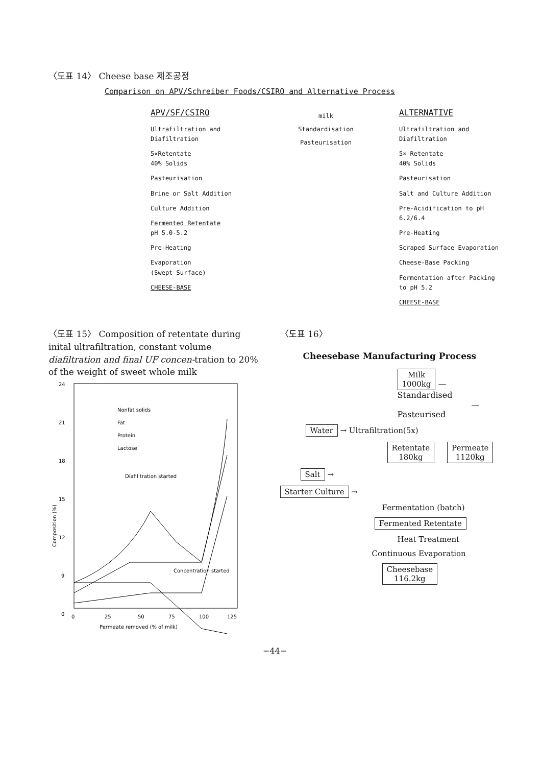〈도표 14〉 Cheese base 제조공정
Comparison on APV/Schreiber Foods/CSIRO and Alternative Process
APV/SF/CSIRO
Ultrafiltration and Diafiltration
5×Retentate
40% Solids
Pasteurisation
Brine or Salt Addition
Culture Addition
Fermented Retentate
pH 5.0-5.2
Pre-Heating
Evaporation
(Swept Surface)
CHEESE-BASE
milk
Standardisation
Pasteurisation
ALTERNATIVE
Ultrafiltration and Diafiltration
5× Retentate
40% Solids
Pasteurisation
Salt and Culture Addition
Pre-Acidification to pH 6.2/6.4
Pre-Heating
Scraped Surface Evaporation
Cheese-Base Packing
Fermentation after Packing to pH 5.2
CHEESE-BASE
〈도표 15〉 Composition of retentate during inital ultrafiltration, constant volume diafiltration and final UF concen-tration to 20% of the weight of sweet whole milk
24
21
18
15
12
9
0
0
25
50
75
100
125
Permeate removed (% of milk)
Composition (%)
Nonfat solids
Fat
Protein
Lactose
Diafil tration started
Concentration started
〈도표 16〉
Cheesebase Manufacturing Process
Milk
1000kg — Standardised
— Pasteurised
Water → Ultrafiltration(5x)
Retentate
180kg Permeate
1120kg
Salt →
Starter Culture →
Fermentation (batch)
Fermented Retentate
Heat Treatment
Continuous Evaporation
Cheesebase
116.2kg
−44−